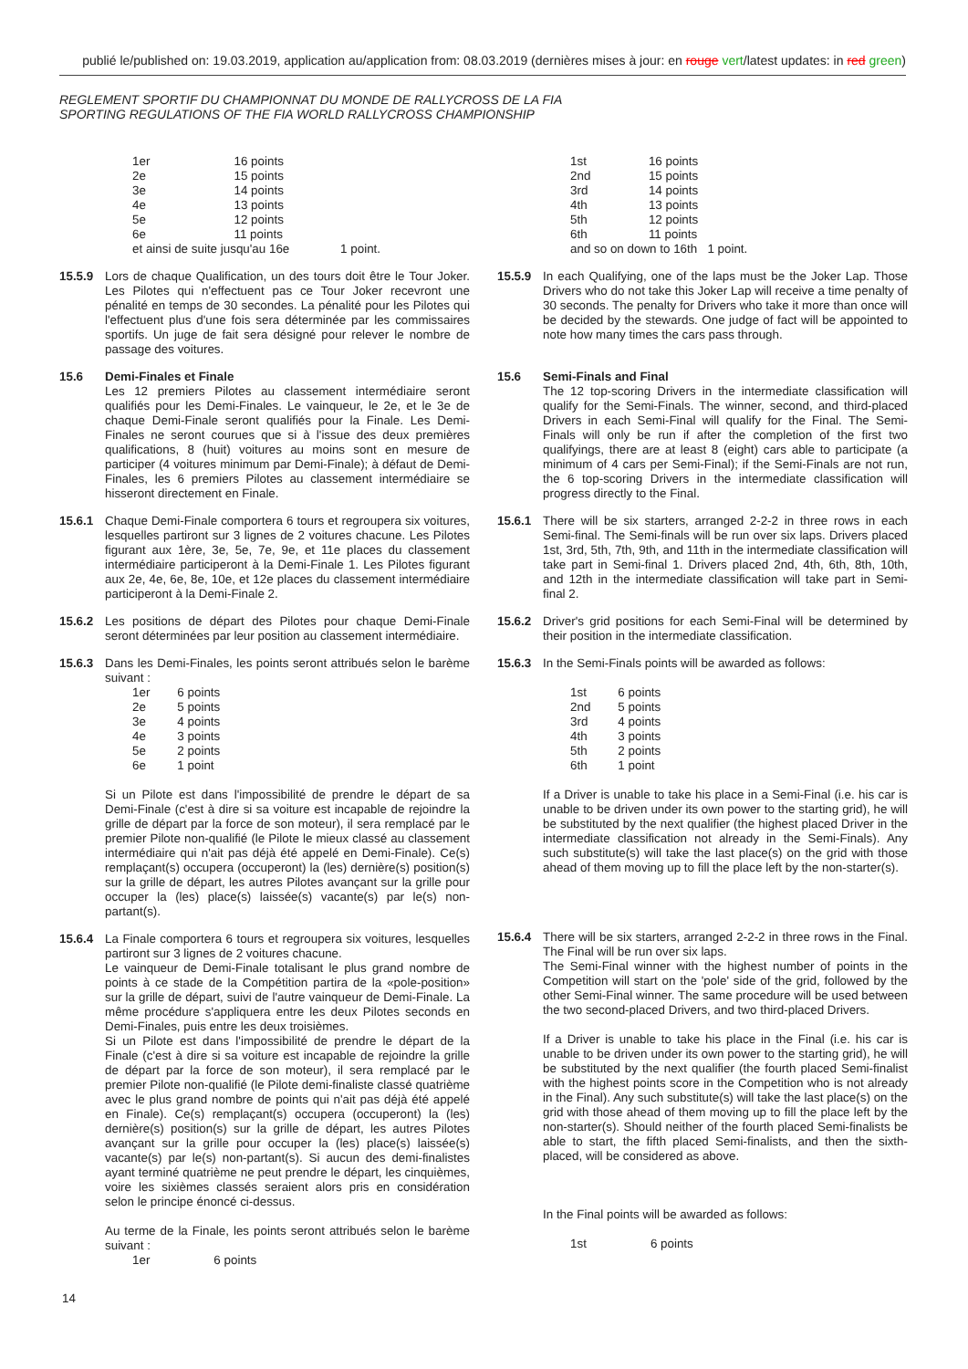publié le/published on: 19.03.2019, application au/application from: 08.03.2019 (dernières mises à jour: en rouge vert/latest updates: in red green)
REGLEMENT SPORTIF DU CHAMPIONNAT DU MONDE DE RALLYCROSS DE LA FIA
SPORTING REGULATIONS OF THE FIA WORLD RALLYCROSS CHAMPIONSHIP
| 1er | 16 points |
| 2e | 15 points |
| 3e | 14 points |
| 4e | 13 points |
| 5e | 12 points |
| 6e | 11 points |
| et ainsi de suite jusqu'au 16e 1 point. | |
15.5.9 Lors de chaque Qualification, un des tours doit être le Tour Joker. Les Pilotes qui n'effectuent pas ce Tour Joker recevront une pénalité en temps de 30 secondes. La pénalité pour les Pilotes qui l'effectuent plus d'une fois sera déterminée par les commissaires sportifs. Un juge de fait sera désigné pour relever le nombre de passage des voitures.
15.6 Demi-Finales et Finale
Les 12 premiers Pilotes au classement intermédiaire seront qualifiés pour les Demi-Finales. Le vainqueur, le 2e, et le 3e de chaque Demi-Finale seront qualifiés pour la Finale. Les Demi-Finales ne seront courues que si à l'issue des deux premières qualifications, 8 (huit) voitures au moins sont en mesure de participer (4 voitures minimum par Demi-Finale); à défaut de Demi-Finales, les 6 premiers Pilotes au classement intermédiaire se hisseront directement en Finale.
15.6.1 Chaque Demi-Finale comportera 6 tours et regroupera six voitures, lesquelles partiront sur 3 lignes de 2 voitures chacune. Les Pilotes figurant aux 1ère, 3e, 5e, 7e, 9e, et 11e places du classement intermédiaire participeront à la Demi-Finale 1. Les Pilotes figurant aux 2e, 4e, 6e, 8e, 10e, et 12e places du classement intermédiaire participeront à la Demi-Finale 2.
15.6.2 Les positions de départ des Pilotes pour chaque Demi-Finale seront déterminées par leur position au classement intermédiaire.
15.6.3 Dans les Demi-Finales, les points seront attribués selon le barème suivant :
| 1er | 6 points |
| 2e | 5 points |
| 3e | 4 points |
| 4e | 3 points |
| 5e | 2 points |
| 6e | 1 point |
Si un Pilote est dans l'impossibilité de prendre le départ de sa Demi-Finale (c'est à dire si sa voiture est incapable de rejoindre la grille de départ par la force de son moteur), il sera remplacé par le premier Pilote non-qualifié (le Pilote le mieux classé au classement intermédiaire qui n'ait pas déjà été appelé en Demi-Finale). Ce(s) remplaçant(s) occupera (occuperont) la (les) dernière(s) position(s) sur la grille de départ, les autres Pilotes avançant sur la grille pour occuper la (les) place(s) laissée(s) vacante(s) par le(s) non-partant(s).
15.6.4 La Finale comportera 6 tours et regroupera six voitures, lesquelles partiront sur 3 lignes de 2 voitures chacune.
Le vainqueur de Demi-Finale totalisant le plus grand nombre de points à ce stade de la Compétition partira de la «pole-position» sur la grille de départ, suivi de l'autre vainqueur de Demi-Finale. La même procédure s'appliquera entre les deux Pilotes seconds en Demi-Finales, puis entre les deux troisièmes.
Si un Pilote est dans l'impossibilité de prendre le départ de la Finale (c'est à dire si sa voiture est incapable de rejoindre la grille de départ par la force de son moteur), il sera remplacé par le premier Pilote non-qualifié (le Pilote demi-finaliste classé quatrième avec le plus grand nombre de points qui n'ait pas déjà été appelé en Finale). Ce(s) remplaçant(s) occupera (occuperont) la (les) dernière(s) position(s) sur la grille de départ, les autres Pilotes avançant sur la grille pour occuper la (les) place(s) laissée(s) vacante(s) par le(s) non-partant(s). Si aucun des demi-finalistes ayant terminé quatrième ne peut prendre le départ, les cinquièmes, voire les sixièmes classés seraient alors pris en considération selon le principe énoncé ci-dessus.
Au terme de la Finale, les points seront attribués selon le barème suivant :
| 1er | 6 points |
| 1st | 16 points |
| 2nd | 15 points |
| 3rd | 14 points |
| 4th | 13 points |
| 5th | 12 points |
| 6th | 11 points |
| and so on down to 16th 1 point. | |
15.5.9 In each Qualifying, one of the laps must be the Joker Lap. Those Drivers who do not take this Joker Lap will receive a time penalty of 30 seconds. The penalty for Drivers who take it more than once will be decided by the stewards. One judge of fact will be appointed to note how many times the cars pass through.
15.6 Semi-Finals and Final
The 12 top-scoring Drivers in the intermediate classification will qualify for the Semi-Finals. The winner, second, and third-placed Drivers in each Semi-Final will qualify for the Final. The Semi-Finals will only be run if after the completion of the first two qualifyings, there are at least 8 (eight) cars able to participate (a minimum of 4 cars per Semi-Final); if the Semi-Finals are not run, the 6 top-scoring Drivers in the intermediate classification will progress directly to the Final.
15.6.1 There will be six starters, arranged 2-2-2 in three rows in each Semi-final. The Semi-finals will be run over six laps. Drivers placed 1st, 3rd, 5th, 7th, 9th, and 11th in the intermediate classification will take part in Semi-final 1. Drivers placed 2nd, 4th, 6th, 8th, 10th, and 12th in the intermediate classification will take part in Semi-final 2.
15.6.2 Driver's grid positions for each Semi-Final will be determined by their position in the intermediate classification.
15.6.3 In the Semi-Finals points will be awarded as follows:
| 1st | 6 points |
| 2nd | 5 points |
| 3rd | 4 points |
| 4th | 3 points |
| 5th | 2 points |
| 6th | 1 point |
If a Driver is unable to take his place in a Semi-Final (i.e. his car is unable to be driven under its own power to the starting grid), he will be substituted by the next qualifier (the highest placed Driver in the intermediate classification not already in the Semi-Finals). Any such substitute(s) will take the last place(s) on the grid with those ahead of them moving up to fill the place left by the non-starter(s).
15.6.4 There will be six starters, arranged 2-2-2 in three rows in the Final. The Final will be run over six laps.
The Semi-Final winner with the highest number of points in the Competition will start on the 'pole' side of the grid, followed by the other Semi-Final winner. The same procedure will be used between the two second-placed Drivers, and two third-placed Drivers.
If a Driver is unable to take his place in the Final (i.e. his car is unable to be driven under its own power to the starting grid), he will be substituted by the next qualifier (the fourth placed Semi-finalist with the highest points score in the Competition who is not already in the Final). Any such substitute(s) will take the last place(s) on the grid with those ahead of them moving up to fill the place left by the non-starter(s). Should neither of the fourth placed Semi-finalists be able to start, the fifth placed Semi-finalists, and then the sixth-placed, will be considered as above.
In the Final points will be awarded as follows:
| 1st | 6 points |
14